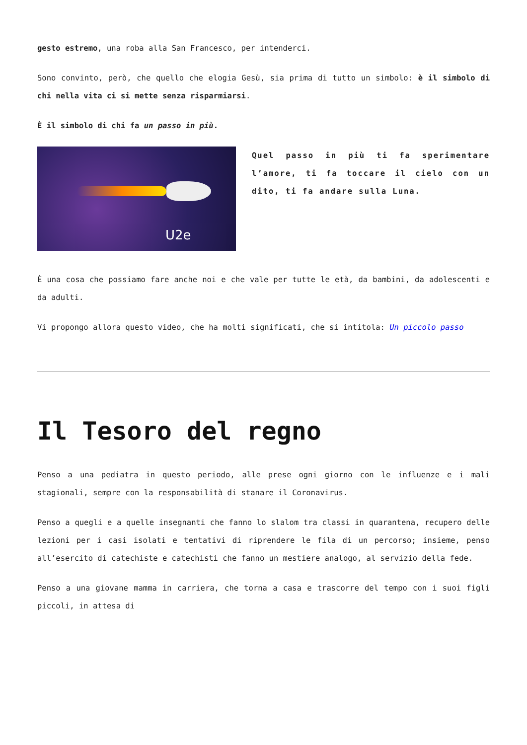gesto estremo, una roba alla San Francesco, per intenderci.
Sono convinto, però, che quello che elogia Gesù, sia prima di tutto un simbolo: è il simbolo di chi nella vita ci si mette senza risparmiarsi.
È il simbolo di chi fa un passo in più.
U2e
Quel passo in più ti fa sperimentare l’amore, ti fa toccare il cielo con un dito, ti fa andare sulla Luna.
È una cosa che possiamo fare anche noi e che vale per tutte le età, da bambini, da adolescenti e da adulti.
Vi propongo allora questo video, che ha molti significati, che si intitola: Un piccolo passo
Il Tesoro del regno
Penso a una pediatra in questo periodo, alle prese ogni giorno con le influenze e i mali stagionali, sempre con la responsabilità di stanare il Coronavirus.
Penso a quegli e a quelle insegnanti che fanno lo slalom tra classi in quarantena, recupero delle lezioni per i casi isolati e tentativi di riprendere le fila di un percorso; insieme, penso all’esercito di catechiste e catechisti che fanno un mestiere analogo, al servizio della fede.
Penso a una giovane mamma in carriera, che torna a casa e trascorre del tempo con i suoi figli piccoli, in attesa di